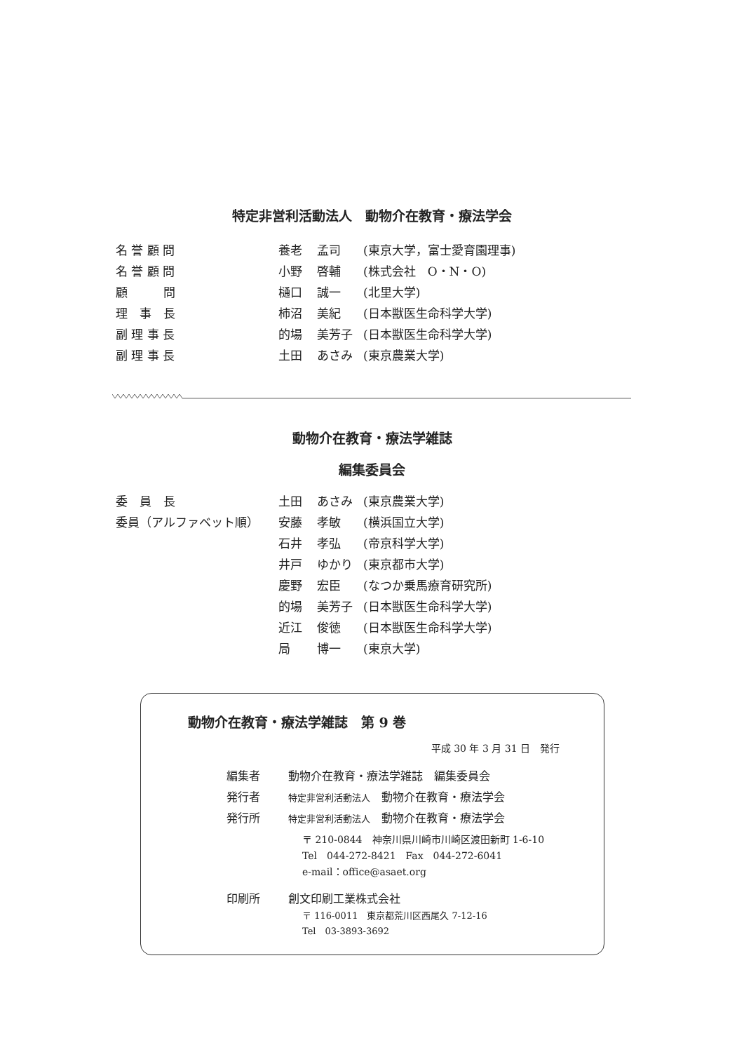特定非営利活動法人　動物介在教育・療法学会
| 名 誉 顧 問 | 養老 | 孟司 | (東京大学，富士愛育園理事) |
| 名 誉 顧 問 | 小野 | 啓輔 | (株式会社 O・N・O) |
| 顧 問 | 樋口 | 誠一 | (北里大学) |
| 理 事 長 | 柿沼 | 美紀 | (日本獣医生命科学大学) |
| 副 理 事 長 | 的場 | 美芳子 | (日本獣医生命科学大学) |
| 副 理 事 長 | 土田 | あさみ | (東京農業大学) |
動物介在教育・療法学雑誌
編集委員会
| 委 員 長 | 土田 | あさみ | (東京農業大学) |
| 委員（アルファベット順） | 安藤 | 孝敏 | (横浜国立大学) |
| | 石井 | 孝弘 | (帝京科学大学) |
| | 井戸 | ゆかり | (東京都市大学) |
| | 慶野 | 宏臣 | (なつか乗馬療育研究所) |
| | 的場 | 美芳子 | (日本獣医生命科学大学) |
| | 近江 | 俊徳 | (日本獣医生命科学大学) |
| | 局 | 博一 | (東京大学) |
動物介在教育・療法学雑誌　第 9 巻
平成 30 年 3 月 31 日　発行
| 編集者 | 動物介在教育・療法学雑誌 編集委員会 |
| 発行者 | 特定非営利活動法人 動物介在教育・療法学会 |
| 発行所 | 特定非営利活動法人 動物介在教育・療法学会 |
| | 〒 210-0844 神奈川県川崎市川崎区渡田新町 1-6-10 Tel 044-272-8421 Fax 044-272-6041 e-mail：office@asaet.org |
| 印刷所 | 創文印刷工業株式会社 |
| | 〒 116-0011 東京都荒川区西尾久 7-12-16 Tel 03-3893-3692 |